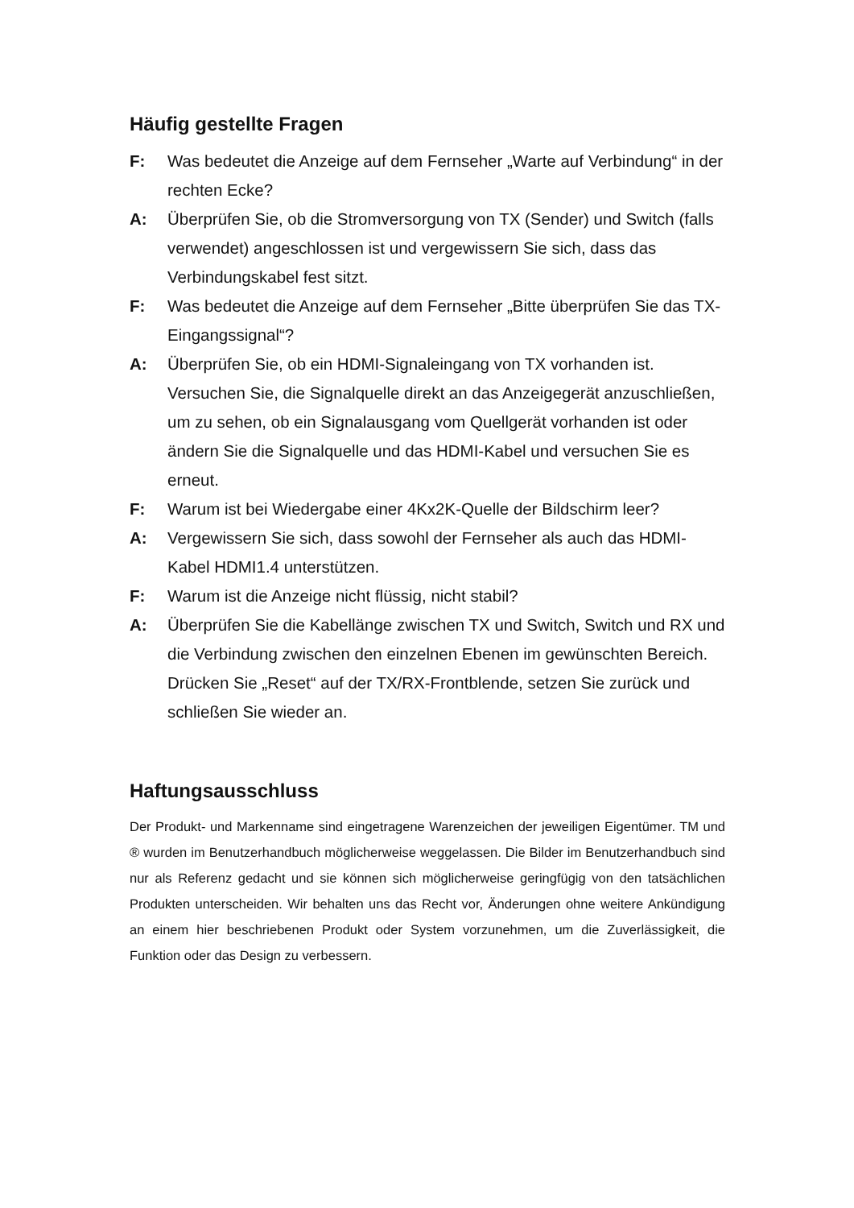Häufig gestellte Fragen
F: Was bedeutet die Anzeige auf dem Fernseher „Warte auf Verbindung“ in der rechten Ecke?
A: Überprüfen Sie, ob die Stromversorgung von TX (Sender) und Switch (falls verwendet) angeschlossen ist und vergewissern Sie sich, dass das Verbindungskabel fest sitzt.
F: Was bedeutet die Anzeige auf dem Fernseher „Bitte überprüfen Sie das TX-Eingangssignal“?
A: Überprüfen Sie, ob ein HDMI-Signaleingang von TX vorhanden ist. Versuchen Sie, die Signalquelle direkt an das Anzeigegerät anzuschließen, um zu sehen, ob ein Signalausgang vom Quellgerät vorhanden ist oder ändern Sie die Signalquelle und das HDMI-Kabel und versuchen Sie es erneut.
F: Warum ist bei Wiedergabe einer 4Kx2K-Quelle der Bildschirm leer?
A: Vergewissern Sie sich, dass sowohl der Fernseher als auch das HDMI-Kabel HDMI1.4 unterstützen.
F: Warum ist die Anzeige nicht flüssig, nicht stabil?
A: Überprüfen Sie die Kabellänge zwischen TX und Switch, Switch und RX und die Verbindung zwischen den einzelnen Ebenen im gewünschten Bereich.
Drücken Sie „Reset“ auf der TX/RX-Frontblende, setzen Sie zurück und schließen Sie wieder an.
Haftungsausschluss
Der Produkt- und Markenname sind eingetragene Warenzeichen der jeweiligen Eigentümer. TM und ® wurden im Benutzerhandbuch möglicherweise weggelassen. Die Bilder im Benutzerhandbuch sind nur als Referenz gedacht und sie können sich möglicherweise geringfügig von den tatsächlichen Produkten unterscheiden. Wir behalten uns das Recht vor, Änderungen ohne weitere Ankündigung an einem hier beschriebenen Produkt oder System vorzunehmen, um die Zuverlässigkeit, die Funktion oder das Design zu verbessern.